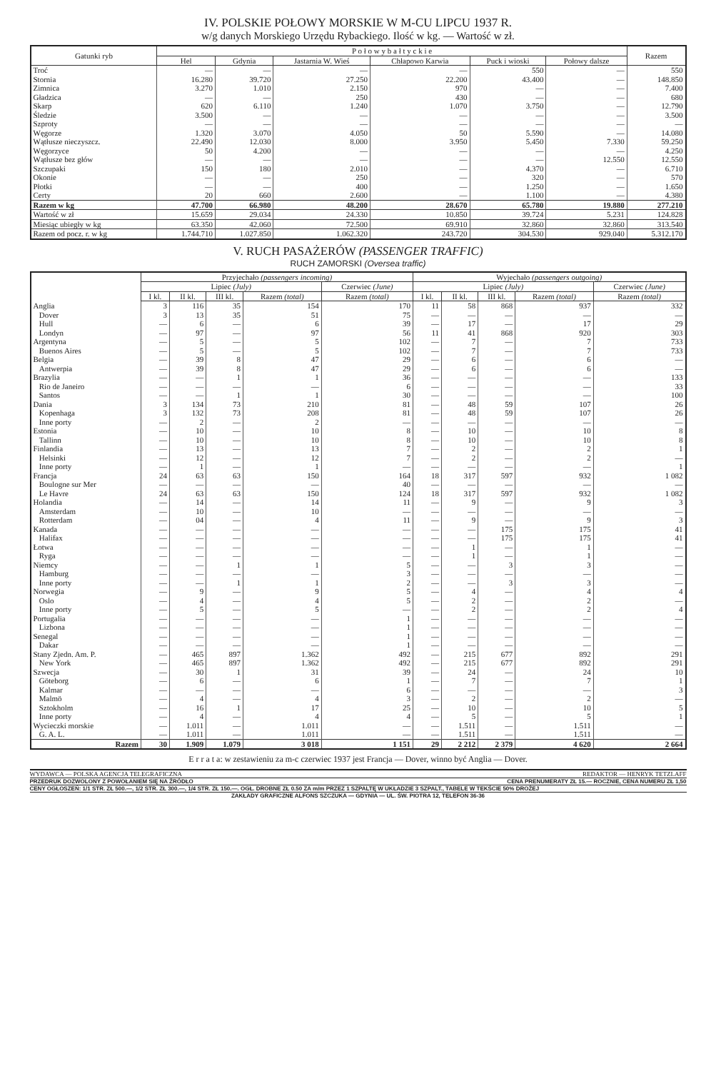IV. POLSKIE POŁOWY MORSKIE W M-CU LIPCU 1937 R.
w/g danych Morskiego Urzędu Rybackiego. Ilość w kg. — Wartość w zł.
| Gatunki ryb | P o ł o w y b a ł t y c k i e | | | | | | Razem |
| --- | --- | --- | --- | --- | --- | --- | --- |
| | Hel | Gdynia | Jastarnia W. Wieś | Chłapowo Karwia | Puck i wioski | Połowy dalsze | |
| Troć | — | — | — | — | 550 | — | 550 |
| Stornia | 16.280 | 39.720 | 27.250 | 22.200 | 43.400 | — | 148.850 |
| Zimnica | 3.270 | 1.010 | 2.150 | 970 | — | — | 7.400 |
| Gładzica | — | — | 250 | 430 | — | — | 680 |
| Skarp | 620 | 6.110 | 1.240 | 1.070 | 3.750 | — | 12.790 |
| Śledzie | 3.500 | — | — | — | — | — | 3.500 |
| Szproty | — | — | — | — | — | — | — |
| Węgorze | 1.320 | 3.070 | 4.050 | 50 | 5.590 | — | 14.080 |
| Wątłusze nieczyszcz. | 22.490 | 12.030 | 8.000 | 3.950 | 5.450 | 7.330 | 59.250 |
| Węgorzyce | 50 | 4.200 | — | — | — | — | 4.250 |
| Wątłusze bez głów | — | — | — | — | — | 12.550 | 12.550 |
| Szczupaki | 150 | 180 | 2.010 | — | 4.370 | — | 6.710 |
| Okonie | — | — | 250 | — | 320 | — | 570 |
| Płotki | — | — | 400 | — | 1.250 | — | 1.650 |
| Certy | 20 | 660 | 2.600 | — | 1.100 | — | 4.380 |
| Razem w kg | 47.700 | 66.980 | 48.200 | 28.670 | 65.780 | 19.880 | 277.210 |
| Wartość w zł | 15.659 | 29.034 | 24.330 | 10.850 | 39.724 | 5.231 | 124.828 |
| Miesiąc ubiegły w kg | 63.350 | 42.060 | 72.500 | 69.910 | 32.860 | 32.860 | 313.540 |
| Razem od pocz. r. w kg | 1.744.710 | 1.027.850 | 1.062.320 | 243.720 | 304.530 | 929.040 | 5.312.170 |
V. RUCH PASAŻERÓW (PASSENGER TRAFFIC)
RUCH ZAMORSKI (Oversea traffic)
| | Przyjechało (passengers incoming) | | | | | Wyjechało (passengers outgoing) | | | | |
| --- | --- | --- | --- | --- | --- | --- | --- | --- | --- | --- |
| | Lipiec (July) | | | | Czerwiec (June) | Lipiec (July) | | | | Czerwiec (June) |
| | I kl. | II kl. | III kl. | Razem (total) | Razem (total) | I kl. | II kl. | III kl. | Razem (total) | Razem (total) |
| Anglia | 3 | 116 | 35 | 154 | 170 | 11 | 58 | 868 | 937 | 332 |
| Dover | 3 | 13 | 35 | 51 | 75 | — | — | — | — | — |
| Hull | — | 6 | — | 6 | 39 | — | 17 | — | 17 | 29 |
| Londyn | — | 97 | — | 97 | 56 | 11 | 41 | 868 | 920 | 303 |
| Argentyna | — | 5 | — | 5 | 102 | — | 7 | — | 7 | 733 |
| Buenos Aires | — | 5 | — | 5 | 102 | — | 7 | — | 7 | 733 |
| Belgia | — | 39 | 8 | 47 | 29 | — | 6 | — | 6 | — |
| Antwerpia | — | 39 | 8 | 47 | 29 | — | 6 | — | 6 | — |
| Brazylia | — | — | 1 | 1 | 36 | — | — | — | — | 133 |
| Rio de Janeiro | — | — | — | — | 6 | — | — | — | — | 33 |
| Santos | — | — | 1 | 1 | 30 | — | — | — | — | 100 |
| Dania | 3 | 134 | 73 | 210 | 81 | — | 48 | 59 | 107 | 26 |
| Kopenhaga | 3 | 132 | 73 | 208 | 81 | — | 48 | 59 | 107 | 26 |
| Inne porty | — | 2 | — | 2 | — | — | — | — | — | — |
| Estonia | — | 10 | — | 10 | 8 | — | 10 | — | 10 | 8 |
| Tallinn | — | 10 | — | 10 | 8 | — | 10 | — | 10 | 8 |
| Finlandia | — | 13 | — | 13 | 7 | — | 2 | — | 2 | 1 |
| Helsinki | — | 12 | — | 12 | 7 | — | 2 | — | 2 | — |
| Inne porty | — | 1 | — | 1 | — | — | — | — | — | 1 |
| Francja | 24 | 63 | 63 | 150 | 164 | 18 | 317 | 597 | 932 | 1 082 |
| Boulogne sur Mer | — | — | — | — | 40 | — | — | — | — | — |
| Le Havre | 24 | 63 | 63 | 150 | 124 | 18 | 317 | 597 | 932 | 1 082 |
| Holandia | — | 14 | — | 14 | 11 | — | 9 | — | 9 | 3 |
| Amsterdam | — | 10 | — | 10 | — | — | — | — | — | — |
| Rotterdam | — | 04 | — | 4 | 11 | — | 9 | — | 9 | 3 |
| Kanada | — | — | — | — | — | — | — | 175 | 175 | 41 |
| Halifax | — | — | — | — | — | — | — | 175 | 175 | 41 |
| Łotwa | — | — | — | — | — | — | 1 | — | 1 | — |
| Ryga | — | — | — | — | — | — | 1 | — | 1 | — |
| Niemcy | — | — | 1 | 1 | 5 | — | — | 3 | 3 | — |
| Hamburg | — | — | — | — | 3 | — | — | — | — | — |
| Inne porty | — | — | 1 | 1 | 2 | — | — | 3 | 3 | — |
| Norwegia | — | 9 | — | 9 | 5 | — | 4 | — | 4 | 4 |
| Oslo | — | 4 | — | 4 | 5 | — | 2 | — | 2 | — |
| Inne porty | — | 5 | — | 5 | — | — | 2 | — | 2 | 4 |
| Portugalia | — | — | — | — | 1 | — | — | — | — | — |
| Lizbona | — | — | — | — | 1 | — | — | — | — | — |
| Senegal | — | — | — | — | 1 | — | — | — | — | — |
| Dakar | — | — | — | — | 1 | — | — | — | — | — |
| Stany Zjedn. Am. P. | — | 465 | 897 | 1.362 | 492 | — | 215 | 677 | 892 | 291 |
| New York | — | 465 | 897 | 1.362 | 492 | — | 215 | 677 | 892 | 291 |
| Szwecja | — | 30 | 1 | 31 | 39 | — | 24 | — | 24 | 10 |
| Göteborg | — | 6 | — | 6 | 1 | — | 7 | — | 7 | 1 |
| Kalmar | — | — | — | — | 6 | — | — | — | — | 3 |
| Malmö | — | 4 | — | 4 | 3 | — | 2 | — | 2 | — |
| Sztokholm | — | 16 | 1 | 17 | 25 | — | 10 | — | 10 | 5 |
| Inne porty | — | 4 | — | 4 | 4 | — | 5 | — | 5 | 1 |
| Wycieczki morskie | — | 1.011 | — | 1.011 | — | — | 1.511 | — | 1.511 | — |
| G. A. L. | — | 1.011 | — | 1.011 | — | — | 1.511 | — | 1.511 | — |
| Razem | 30 | 1.909 | 1.079 | 3 018 | 1 151 | 29 | 2 212 | 2 379 | 4 620 | 2 664 |
E r r a t a: w zestawieniu za m-c czerwiec 1937 jest Francja — Dover, winno być Anglia — Dover.
WYDAWCA — POLSKA AGENCJA TELEGRAFICZNA REDAKTOR — HENRYK TETZLAFF
PRZEDRUK DOZWOLONY Z POWOŁANIEM SIĘ NA ŹRÓDŁO CENA PRENUMERATY ZŁ 15.— ROCZNIE, CENA NUMERU ZŁ 1,50
CENY OGŁOSZEŃ: 1/1 STR. ZŁ 500.—, 1/2 STR. ZŁ 300.—, 1/4 STR. ZŁ 150.—. OGŁ. DROBNE ZŁ 0.50 ZA m/m PRZEZ 1 SZPALTĘ W UKŁADZIE 3 SZPALT., TABELE W TEKŚCIE 50% DROŻEJ
ZAKŁADY GRAFICZNE ALFONS SZCZUKA — GDYNIA — UL. ŚW. PIOTRA 12, TELEFON 36-36